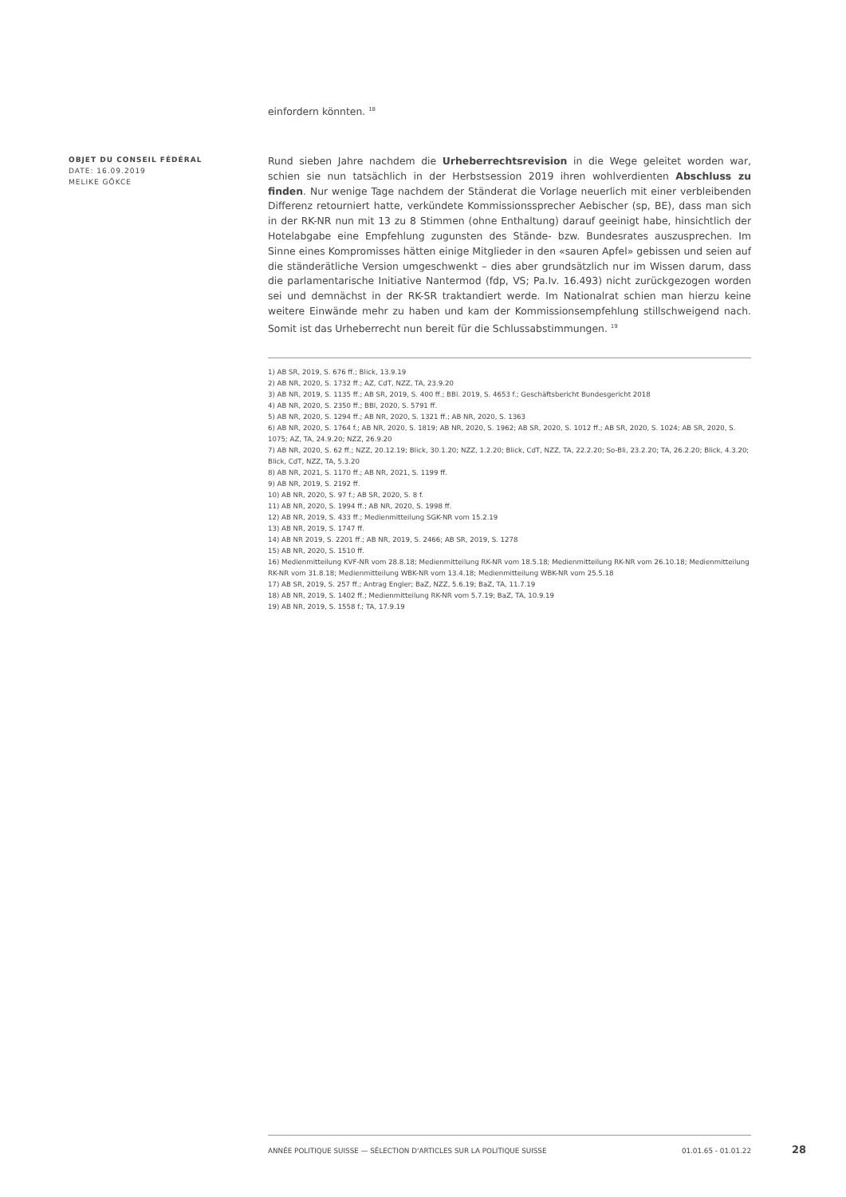einfordern könnten. <sup>18</sup>
OBJET DU CONSEIL FÉDÉRAL
DATE: 16.09.2019
MELIKE GÖKCE
Rund sieben Jahre nachdem die Urheberrechtsrevision in die Wege geleitet worden war, schien sie nun tatsächlich in der Herbstsession 2019 ihren wohlverdienten Abschluss zu finden. Nur wenige Tage nachdem der Ständerat die Vorlage neuerlich mit einer verbleibenden Differenz retourniert hatte, verkündete Kommissionssprecher Aebischer (sp, BE), dass man sich in der RK-NR nun mit 13 zu 8 Stimmen (ohne Enthaltung) darauf geeinigt habe, hinsichtlich der Hotelabgabe eine Empfehlung zugunsten des Stände- bzw. Bundesrates auszusprechen. Im Sinne eines Kompromisses hätten einige Mitglieder in den «sauren Apfel» gebissen und seien auf die ständerätliche Version umgeschwenkt – dies aber grundsätzlich nur im Wissen darum, dass die parlamentarische Initiative Nantermod (fdp, VS; Pa.Iv. 16.493) nicht zurückgezogen worden sei und demnächst in der RK-SR traktandiert werde. Im Nationalrat schien man hierzu keine weitere Einwände mehr zu haben und kam der Kommissionsempfehlung stillschweigend nach. Somit ist das Urheberrecht nun bereit für die Schlussabstimmungen. <sup>19</sup>
1) AB SR, 2019, S. 676 ff.; Blick, 13.9.19
2) AB NR, 2020, S. 1732 ff.; AZ, CdT, NZZ, TA, 23.9.20
3) AB NR, 2019, S. 1135 ff.; AB SR, 2019, S. 400 ff.; BBl. 2019, S. 4653 f.; Geschäftsbericht Bundesgericht 2018
4) AB NR, 2020, S. 2350 ff.; BBl, 2020, S. 5791 ff.
5) AB NR, 2020, S. 1294 ff.; AB NR, 2020, S. 1321 ff.; AB NR, 2020, S. 1363
6) AB NR, 2020, S. 1764 f.; AB NR, 2020, S. 1819; AB NR, 2020, S. 1962; AB SR, 2020, S. 1012 ff.; AB SR, 2020, S. 1024; AB SR, 2020, S. 1075; AZ, TA, 24.9.20; NZZ, 26.9.20
7) AB NR, 2020, S. 62 ff.; NZZ, 20.12.19; Blick, 30.1.20; NZZ, 1.2.20; Blick, CdT, NZZ, TA, 22.2.20; So-Bli, 23.2.20; TA, 26.2.20; Blick, 4.3.20; Blick, CdT, NZZ, TA, 5.3.20
8) AB NR, 2021, S. 1170 ff.; AB NR, 2021, S. 1199 ff.
9) AB NR, 2019, S. 2192 ff.
10) AB NR, 2020, S. 97 f.; AB SR, 2020, S. 8 f.
11) AB NR, 2020, S. 1994 ff.; AB NR, 2020, S. 1998 ff.
12) AB NR, 2019, S. 433 ff.; Medienmitteilung SGK-NR vom 15.2.19
13) AB NR, 2019, S. 1747 ff.
14) AB NR 2019, S. 2201 ff.; AB NR, 2019, S. 2466; AB SR, 2019, S. 1278
15) AB NR, 2020, S. 1510 ff.
16) Medienmitteilung KVF-NR vom 28.8.18; Medienmitteilung RK-NR vom 18.5.18; Medienmitteilung RK-NR vom 26.10.18; Medienmitteilung RK-NR vom 31.8.18; Medienmitteilung WBK-NR vom 13.4.18; Medienmitteilung WBK-NR vom 25.5.18
17) AB SR, 2019, S. 257 ff.; Antrag Engler; BaZ, NZZ, 5.6.19; BaZ, TA, 11.7.19
18) AB NR, 2019, S. 1402 ff.; Medienmitteilung RK-NR vom 5.7.19; BaZ, TA, 10.9.19
19) AB NR, 2019, S. 1558 f.; TA, 17.9.19
ANNÉE POLITIQUE SUISSE — SÉLECTION D'ARTICLES SUR LA POLITIQUE SUISSE 01.01.65 - 01.01.22
28